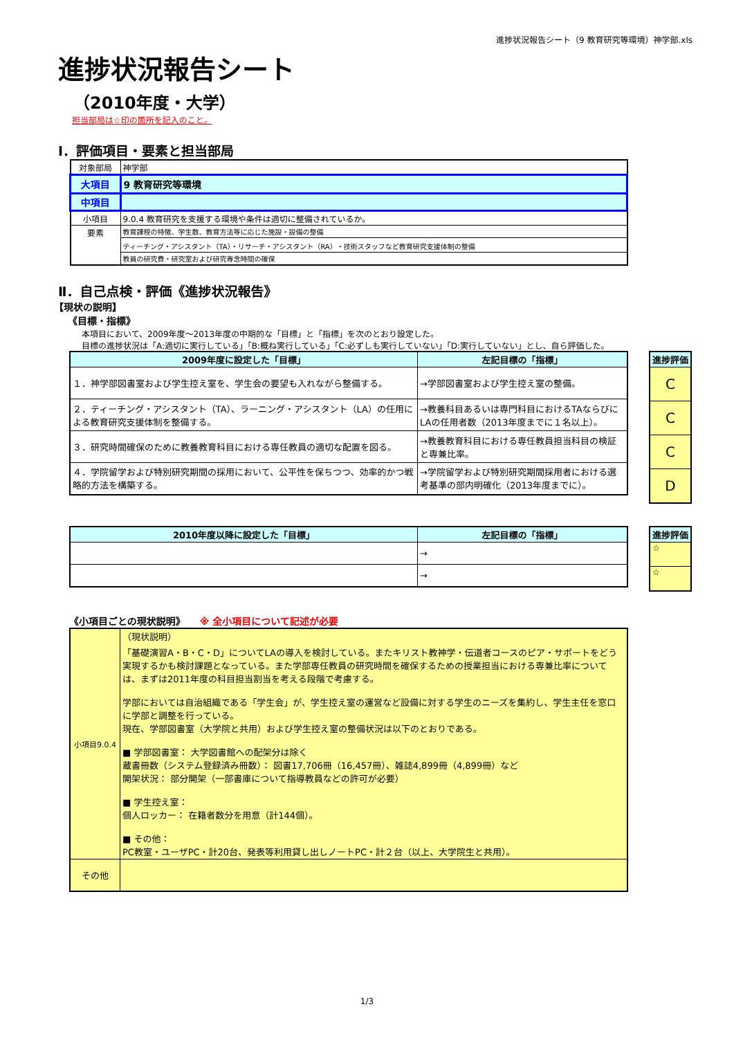進捗状況報告シート（9 教育研究等環境）神学部.xls
進捗状況報告シート
（2010年度・大学）
担当部局は☆印の箇所を記入のこと。
Ⅰ．評価項目・要素と担当部局
| 対象部局 | 神学部 |
| 大項目 | 9 教育研究等環境 |
| 中項目 | |
| 小項目 | 9.0.4 教育研究を支援する環境や条件は適切に整備されているか。 |
| 要素 | 教育課程の特徴、学生数、教育方法等に応じた施設・設備の整備 |
| | ティーチング・アシスタント（TA）・リサーチ・アシスタント（RA）・技術スタッフなど教育研究支援体制の整備 |
| | 教員の研究費・研究室および研究専念時間の確保 |
Ⅱ．自己点検・評価《進捗状況報告》
【現状の説明】
《目標・指標》
本項目において、2009年度～2013年度の中期的な「目標」と「指標」を次のとおり設定した。
目標の進捗状況は「A:適切に実行している」「B:概ね実行している」「C:必ずしも実行していない」「D:実行していない」とし、自ら評価した。
| 2009年度に設定した「目標」 | 左記目標の「指標」 |
| --- | --- |
| １．神学部図書室および学生控え室を、学生会の要望も入れながら整備する。 | →学部図書室および学生控え室の整備。 |
| ２．ティーチング・アシスタント（TA）、ラーニング・アシスタント（LA）の任用による教育研究支援体制を整備する。 | →教養科目あるいは専門科目におけるTAならびにLAの任用者数（2013年度までに１名以上）。 |
| ３．研究時間確保のために教養教育科目における専任教員の適切な配置を図る。 | →教養教育科目における専任教員担当科目の検証と専兼比率。 |
| ４．学院留学および特別研究期間の採用において、公平性を保ちつつ、効率的かつ戦略的方法を構築する。 | →学院留学および特別研究期間採用者における選考基準の部内明確化（2013年度までに）。 |
| 進捗評価 |
| --- |
| C |
| C |
| C |
| D |
| 2010年度以降に設定した「目標」 | 左記目標の「指標」 |
| --- | --- |
| | → |
| | → |
| 進捗評価 |
| --- |
| ☆ |
| ☆ |
《小項目ごとの現状説明》　　※ 全小項目について記述が必要
| 小項目9.0.4 | （現状説明） 「基礎演習A・B・C・D」についてLAの導入を検討している。またキリスト教神学・伝道者コースのピア・サポートをどう実現するかも検討課題となっている。また学部専任教員の研究時間を確保するための授業担当における専兼比率については、まずは2011年度の科目担当割当を考える段階で考慮する。 学部においては自治組織である「学生会」が、学生控え室の運営など設備に対する学生のニーズを集約し、学生主任を窓口に学部と調整を行っている。 現在、学部図書室（大学院と共用）および学生控え室の整備状況は以下のとおりである。 ■ 学部図書室： 大学図書館への配架分は除く 蔵書冊数（システム登録済み冊数）： 図書17,706冊（16,457冊）、雑誌4,899冊（4,899冊）など 開架状況： 部分開架（一部書庫について指導教員などの許可が必要） ■ 学生控え室： 個人ロッカー： 在籍者数分を用意（計144個）。 ■ その他： PC教室・ユーザPC・計20台、発表等利用貸し出しノートPC・計２台（以上、大学院生と共用）。 |
| その他 | |
1/3